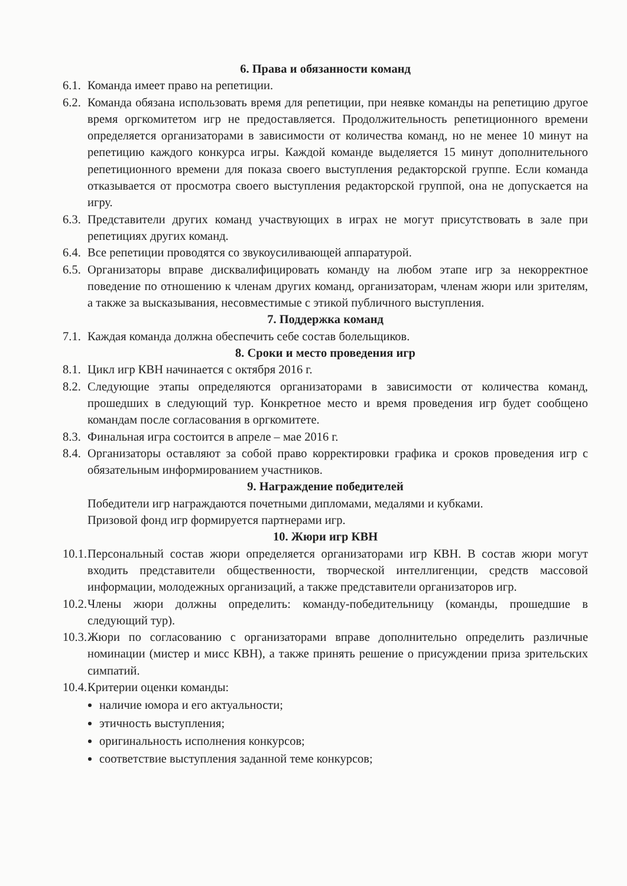6. Права и обязанности команд
6.1. Команда имеет право на репетиции.
6.2. Команда обязана использовать время для репетиции, при неявке команды на репетицию другое время оргкомитетом игр не предоставляется. Продолжительность репетиционного времени определяется организаторами в зависимости от количества команд, но не менее 10 минут на репетицию каждого конкурса игры. Каждой команде выделяется 15 минут дополнительного репетиционного времени для показа своего выступления редакторской группе. Если команда отказывается от просмотра своего выступления редакторской группой, она не допускается на игру.
6.3. Представители других команд участвующих в играх не могут присутствовать в зале при репетициях других команд.
6.4. Все репетиции проводятся со звукоусиливающей аппаратурой.
6.5. Организаторы вправе дисквалифицировать команду на любом этапе игр за некорректное поведение по отношению к членам других команд, организаторам, членам жюри или зрителям, а также за высказывания, несовместимые с этикой публичного выступления.
7. Поддержка команд
7.1. Каждая команда должна обеспечить себе состав болельщиков.
8. Сроки и место проведения игр
8.1. Цикл игр КВН начинается с октября 2016 г.
8.2. Следующие этапы определяются организаторами в зависимости от количества команд, прошедших в следующий тур. Конкретное место и время проведения игр будет сообщено командам после согласования в оргкомитете.
8.3. Финальная игра состоится в апреле – мае 2016 г.
8.4. Организаторы оставляют за собой право корректировки графика и сроков проведения игр с обязательным информированием участников.
9. Награждение победителей
Победители игр награждаются почетными дипломами, медалями и кубками.
Призовой фонд игр формируется партнерами игр.
10. Жюри игр КВН
10.1. Персональный состав жюри определяется организаторами игр КВН. В состав жюри могут входить представители общественности, творческой интеллигенции, средств массовой информации, молодежных организаций, а также представители организаторов игр.
10.2. Члены жюри должны определить: команду-победительницу (команды, прошедшие в следующий тур).
10.3. Жюри по согласованию с организаторами вправе дополнительно определить различные номинации (мистер и мисс КВН), а также принять решение о присуждении приза зрительских симпатий.
10.4. Критерии оценки команды:
наличие юмора и его актуальности;
этичность выступления;
оригинальность исполнения конкурсов;
соответствие выступления заданной теме конкурсов;